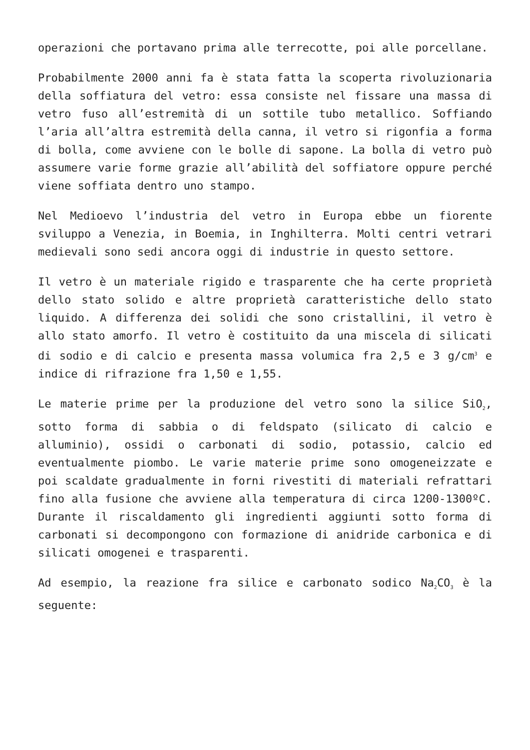operazioni che portavano prima alle terrecotte, poi alle porcellane.
Probabilmente 2000 anni fa è stata fatta la scoperta rivoluzionaria della soffiatura del vetro: essa consiste nel fissare una massa di vetro fuso all’estremità di un sottile tubo metallico. Soffiando l’aria all’altra estremità della canna, il vetro si rigonfia a forma di bolla, come avviene con le bolle di sapone. La bolla di vetro può assumere varie forme grazie all’abilità del soffiatore oppure perché viene soffiata dentro uno stampo.
Nel Medioevo l’industria del vetro in Europa ebbe un fiorente sviluppo a Venezia, in Boemia, in Inghilterra. Molti centri vetrari medievali sono sedi ancora oggi di industrie in questo settore.
Il vetro è un materiale rigido e trasparente che ha certe proprietà dello stato solido e altre proprietà caratteristiche dello stato liquido. A differenza dei solidi che sono cristallini, il vetro è allo stato amorfo. Il vetro è costituito da una miscela di silicati di sodio e di calcio e presenta massa volumica fra 2,5 e 3 g/cm<sup>3</sup> e indice di rifrazione fra 1,50 e 1,55.
Le materie prime per la produzione del vetro sono la silice SiO<sub>2</sub>, sotto forma di sabbia o di feldspato (silicato di calcio e alluminio), ossidi o carbonati di sodio, potassio, calcio ed eventualmente piombo. Le varie materie prime sono omogeneizzate e poi scaldate gradualmente in forni rivestiti di materiali refrattari fino alla fusione che avviene alla temperatura di circa 1200-1300ºC. Durante il riscaldamento gli ingredienti aggiunti sotto forma di carbonati si decompongono con formazione di anidride carbonica e di silicati omogenei e trasparenti.
Ad esempio, la reazione fra silice e carbonato sodico Na<sub>2</sub>CO<sub>3</sub> è la seguente: